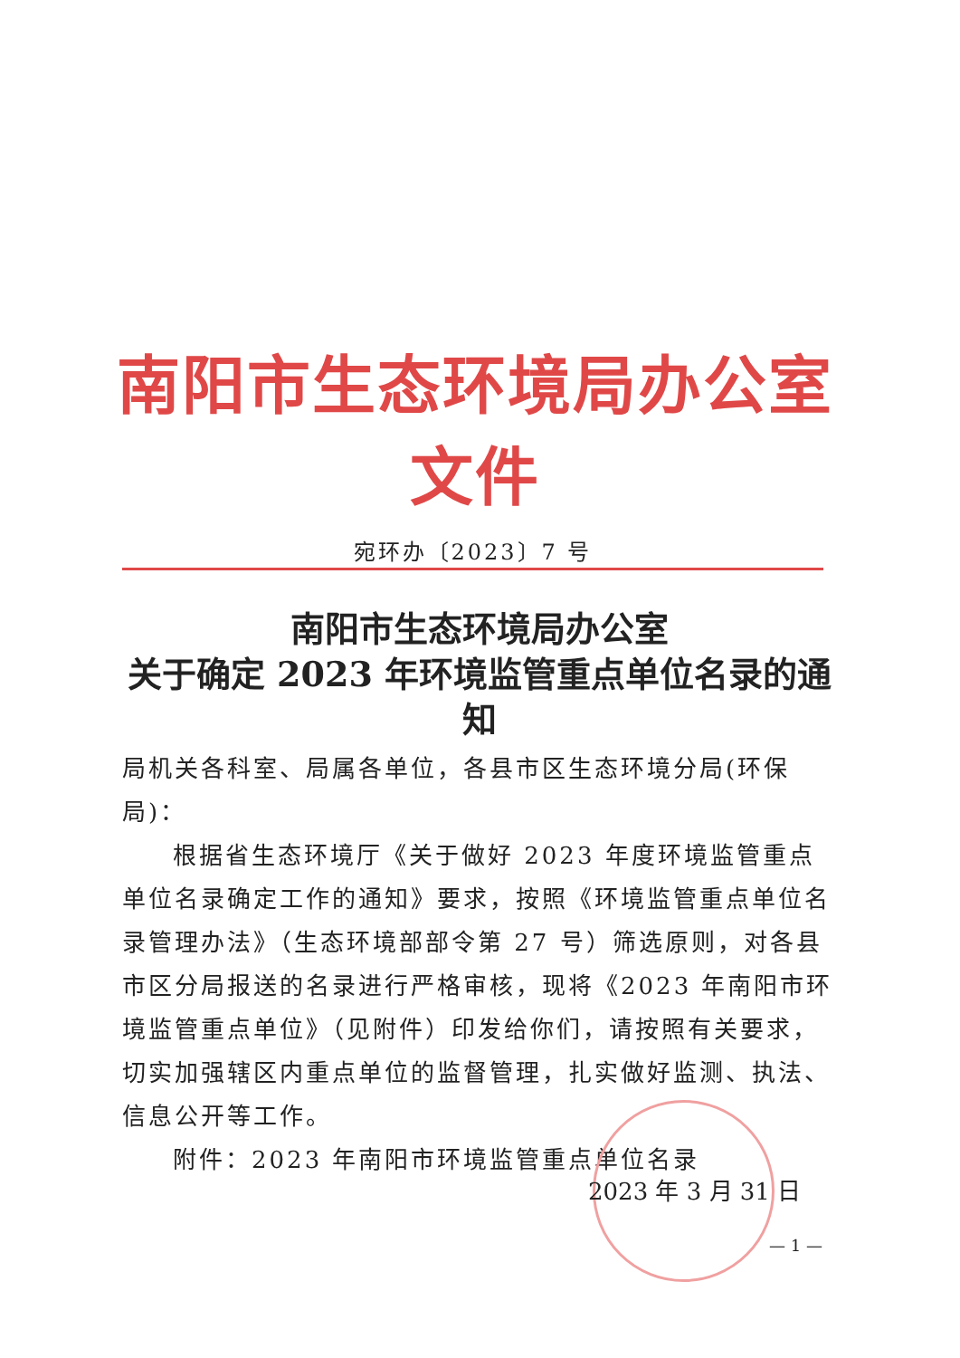南阳市生态环境局办公室文件
宛环办〔2023〕7 号
南阳市生态环境局办公室
关于确定 2023 年环境监管重点单位名录的通知
局机关各科室、局属各单位，各县市区生态环境分局(环保局)：
根据省生态环境厅《关于做好 2023 年度环境监管重点单位名录确定工作的通知》要求，按照《环境监管重点单位名录管理办法》（生态环境部部令第 27 号）筛选原则，对各县市区分局报送的名录进行严格审核，现将《2023 年南阳市环境监管重点单位》（见附件）印发给你们，请按照有关要求，切实加强辖区内重点单位的监督管理，扎实做好监测、执法、信息公开等工作。
附件：2023 年南阳市环境监管重点单位名录
2023 年 3 月 31 日
— 1 —